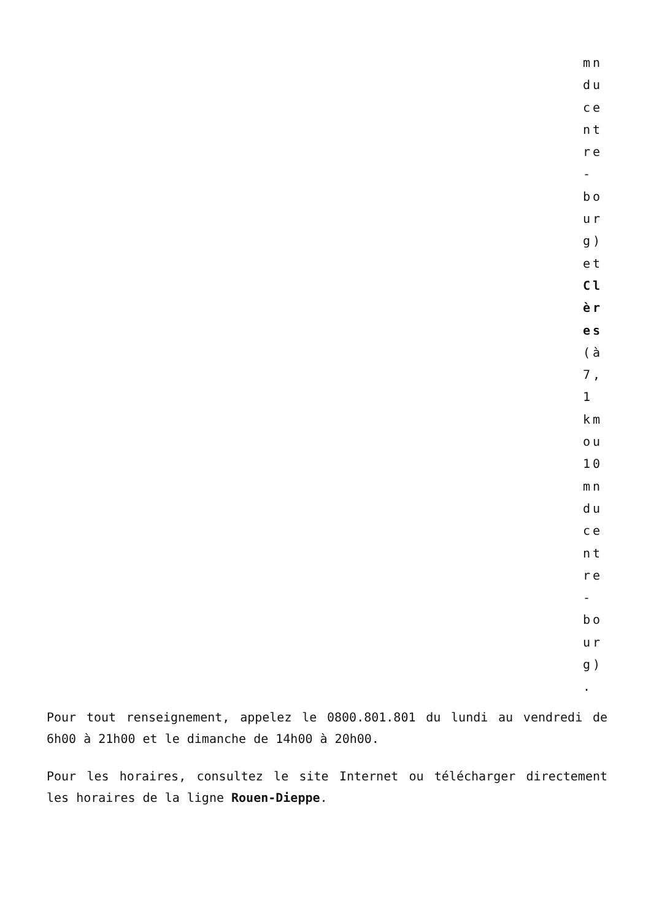mn
du
ce
nt
re
-
bo
ur
g)
et
Cl
èr
es
(à
7,
1
km
ou
10
mn
du
ce
nt
re
-
bo
ur
g)
.
Pour tout renseignement, appelez le 0800.801.801 du lundi au vendredi de 6h00 à 21h00 et le dimanche de 14h00 à 20h00.
Pour les horaires, consultez le site Internet ou télécharger directement les horaires de la ligne Rouen-Dieppe.